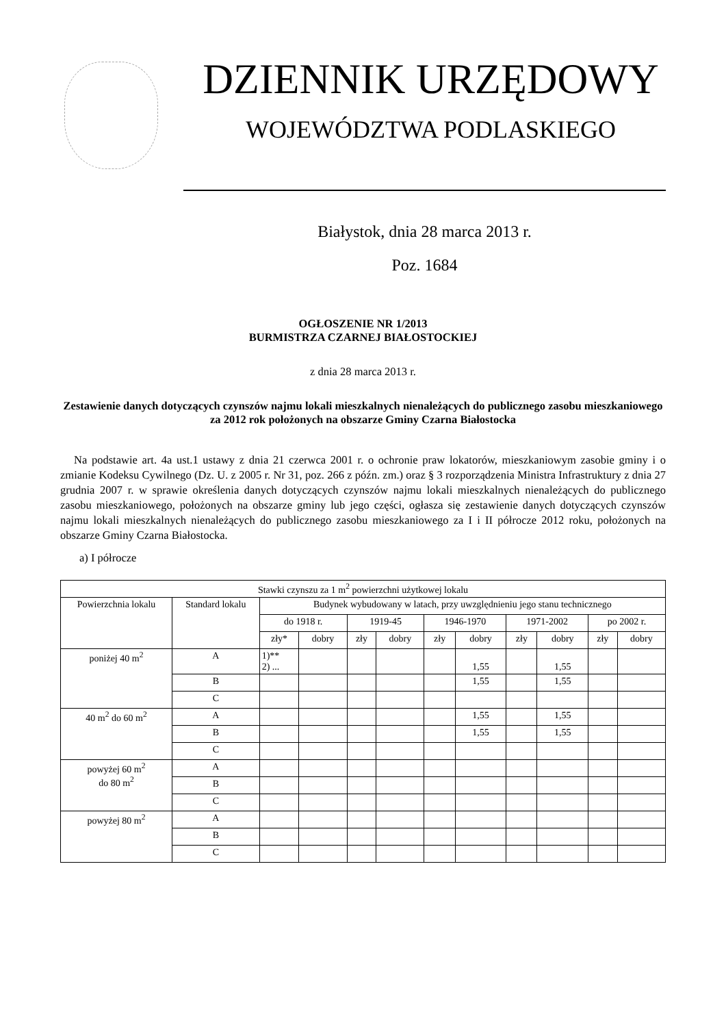DZIENNIK URZĘDOWY
WOJEWÓDZTWA PODLASKIEGO
Białystok, dnia 28 marca 2013 r.
Poz. 1684
OGŁOSZENIE NR 1/2013
BURMISTRZA CZARNEJ BIAŁOSTOCKIEJ
z dnia 28 marca 2013 r.
Zestawienie danych dotyczących czynszów najmu lokali mieszkalnych nienależących do publicznego zasobu mieszkaniowego za 2012 rok położonych na obszarze Gminy Czarna Białostocka
Na podstawie art. 4a ust.1 ustawy z dnia 21 czerwca 2001 r. o ochronie praw lokatorów, mieszkaniowym zasobie gminy i o zmianie Kodeksu Cywilnego (Dz. U. z 2005 r. Nr 31, poz. 266 z późn. zm.) oraz § 3 rozporządzenia Ministra Infrastruktury z dnia 27 grudnia 2007 r. w sprawie określenia danych dotyczących czynszów najmu lokali mieszkalnych nienależących do publicznego zasobu mieszkaniowego, położonych na obszarze gminy lub jego części, ogłasza się zestawienie danych dotyczących czynszów najmu lokali mieszkalnych nienależących do publicznego zasobu mieszkaniowego za I i II półrocze 2012 roku, położonych na obszarze Gminy Czarna Białostocka.
a) I półrocze
| Stawki czynszu za 1 m<sup>2</sup> powierzchni użytkowej lokalu | | | | | | | | | | | |
| --- | --- | --- | --- | --- | --- | --- | --- | --- | --- | --- | --- |
| Powierzchnia lokalu | Standard lokalu | Budynek wybudowany w latach, przy uwzględnieniu jego stanu technicznego | | | | | | | | | |
| | | do 1918 r. | | 1919-45 | | 1946-1970 | | 1971-2002 | | po 2002 r. | |
| | | zły* | dobry | zły | dobry | zły | dobry | zły | dobry | zły | dobry |
| poniżej 40 m<sup>2</sup> | A | 1)** 2) ... | | | | | 1,55 | | 1,55 | | |
| | B | | | | | | 1,55 | | 1,55 | | |
| | C | | | | | | | | | | |
| 40 m<sup>2</sup> do 60 m<sup>2</sup> | A | | | | | | 1,55 | | 1,55 | | |
| | B | | | | | | 1,55 | | 1,55 | | |
| | C | | | | | | | | | | |
| powyżej 60 m<sup>2</sup> do 80 m<sup>2</sup> | A | | | | | | | | | | |
| | B | | | | | | | | | | |
| | C | | | | | | | | | | |
| powyżej 80 m<sup>2</sup> | A | | | | | | | | | | |
| | B | | | | | | | | | | |
| | C | | | | | | | | | | |